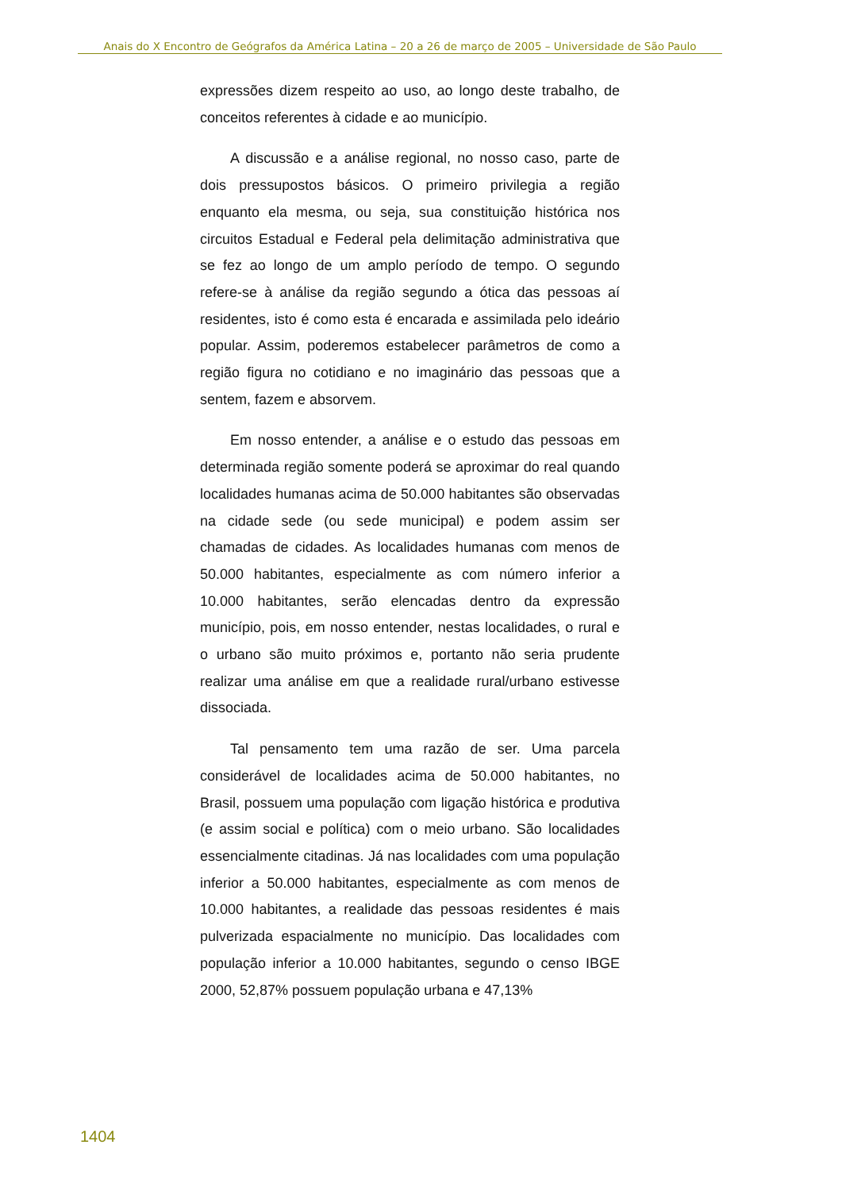Anais do X Encontro de Geógrafos da América Latina – 20 a 26 de março de 2005 – Universidade de São Paulo
expressões dizem respeito ao uso, ao longo deste trabalho, de conceitos referentes à cidade e ao município.
A discussão e a análise regional, no nosso caso, parte de dois pressupostos básicos. O primeiro privilegia a região enquanto ela mesma, ou seja, sua constituição histórica nos circuitos Estadual e Federal pela delimitação administrativa que se fez ao longo de um amplo período de tempo. O segundo refere-se à análise da região segundo a ótica das pessoas aí residentes, isto é como esta é encarada e assimilada pelo ideário popular. Assim, poderemos estabelecer parâmetros de como a região figura no cotidiano e no imaginário das pessoas que a sentem, fazem e absorvem.
Em nosso entender, a análise e o estudo das pessoas em determinada região somente poderá se aproximar do real quando localidades humanas acima de 50.000 habitantes são observadas na cidade sede (ou sede municipal) e podem assim ser chamadas de cidades. As localidades humanas com menos de 50.000 habitantes, especialmente as com número inferior a 10.000 habitantes, serão elencadas dentro da expressão município, pois, em nosso entender, nestas localidades, o rural e o urbano são muito próximos e, portanto não seria prudente realizar uma análise em que a realidade rural/urbano estivesse dissociada.
Tal pensamento tem uma razão de ser. Uma parcela considerável de localidades acima de 50.000 habitantes, no Brasil, possuem uma população com ligação histórica e produtiva (e assim social e política) com o meio urbano. São localidades essencialmente citadinas. Já nas localidades com uma população inferior a 50.000 habitantes, especialmente as com menos de 10.000 habitantes, a realidade das pessoas residentes é mais pulverizada espacialmente no município. Das localidades com população inferior a 10.000 habitantes, segundo o censo IBGE 2000, 52,87% possuem população urbana e 47,13%
1404